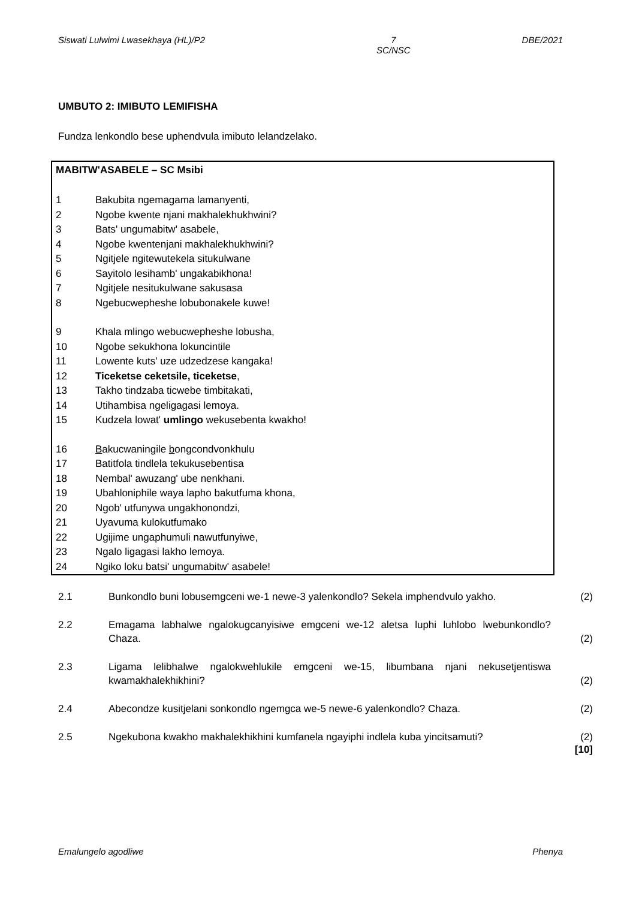Siswati Lulwimi Lwasekhaya (HL)/P2 7
SC/NSC DBE/2021
UMBUTO 2: IMIBUTO LEMIFISHA
Fundza lenkondlo bese uphendvula imibuto lelandzelako.
MABITW'ASABELE – SC Msibi
1 Bakubita ngemagama lamanyenti,
2 Ngobe kwente njani makhalekhukhwini?
3 Bats' ungumabitw' asabele,
4 Ngobe kwentenjani makhalekhukhwini?
5 Ngitjele ngitewutekela situkulwane
6 Sayitolo lesihamb' ungakabikhona!
7 Ngitjele nesitukulwane sakusasa
8 Ngebucwepheshe lobubonakele kuwe!
9 Khala mlingo webucwepheshe lobusha,
10 Ngobe sekukhona lokuncintile
11 Lowente kuts' uze udzedzese kangaka!
12 Ticeketse ceketsile, ticeketse,
13 Takho tindzaba ticwebe timbitakati,
14 Utihambisa ngeligagasi lemoya.
15 Kudzela lowat' umlingo wekusebenta kwakho!
16 Bakucwaningile bongcondvonkhulu
17 Batitfola tindlela tekukusebentisa
18 Nembal' awuzang' ube nenkhani.
19 Ubahloniphile waya lapho bakutfuma khona,
20 Ngob' utfunywa ungakhonondzi,
21 Uyavuma kulokutfumako
22 Ugijime ungaphumuli nawutfunyiwe,
23 Ngalo ligagasi lakho lemoya.
24 Ngiko loku batsi' ungumabitw' asabele!
2.1 Bunkondlo buni lobusemgceni we-1 newe-3 yalenkondlo? Sekela imphendvulo yakho. (2)
2.2 Emagama labhalwe ngalokugcanyisiwe emgceni we-12 aletsa luphi luhlobo lwebunkondlo? Chaza. (2)
2.3 Ligama lelibhalwe ngalokwehlukile emgceni we-15, libumbana njani nekusetjentiswa kwamakhalekhikhini? (2)
2.4 Abecondze kusitjelani sonkondlo ngemgca we-5 newe-6 yalenkondlo? Chaza. (2)
2.5 Ngekubona kwakho makhalekhikhini kumfanela ngayiphi indlela kuba yincitsamuti? (2)
[10]
Emalungelo agodliwe Phenya